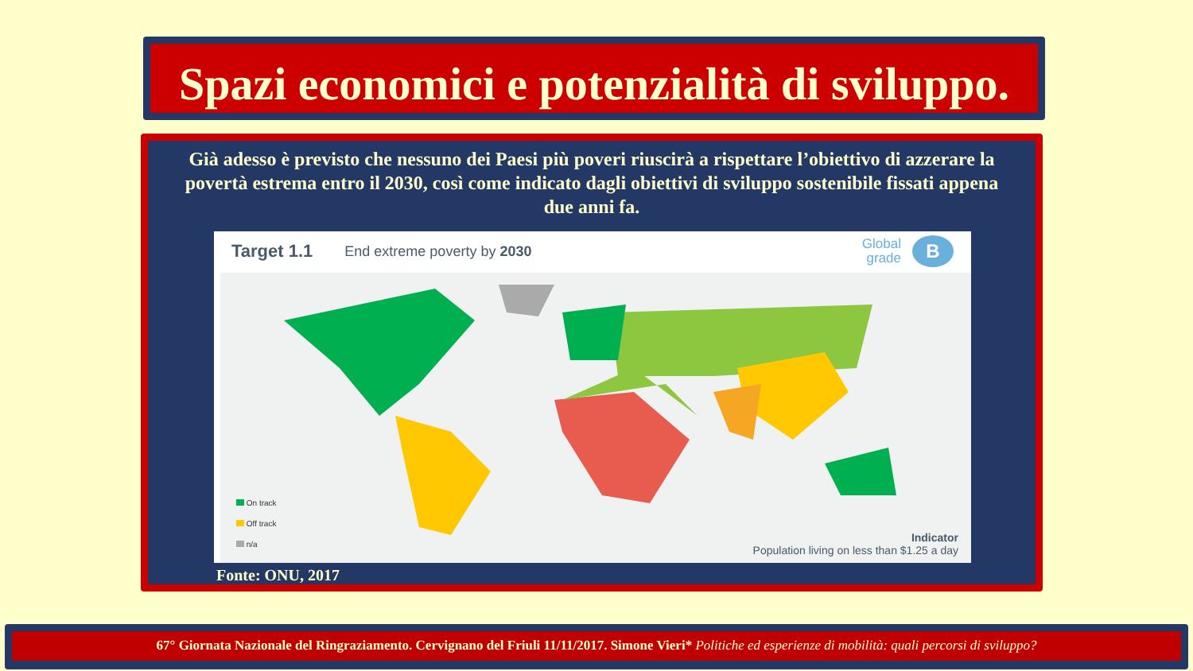Spazi economici e potenzialità di sviluppo.
Già adesso è previsto che nessuno dei Paesi più poveri riuscirà a rispettare l’obiettivo di azzerare la povertà estrema entro il 2030, così come indicato dagli obiettivi di sviluppo sostenibile fissati appena due anni fa.
Target 1.1 End extreme poverty by 2030 Global
grade B
On track
Off track
n/a
Indicator
Population living on less than $1.25 a day
Fonte: ONU, 2017
67° Giornata Nazionale del Ringraziamento. Cervignano del Friuli 11/11/2017. Simone Vieri* Politiche ed esperienze di mobilità: quali percorsi di sviluppo?